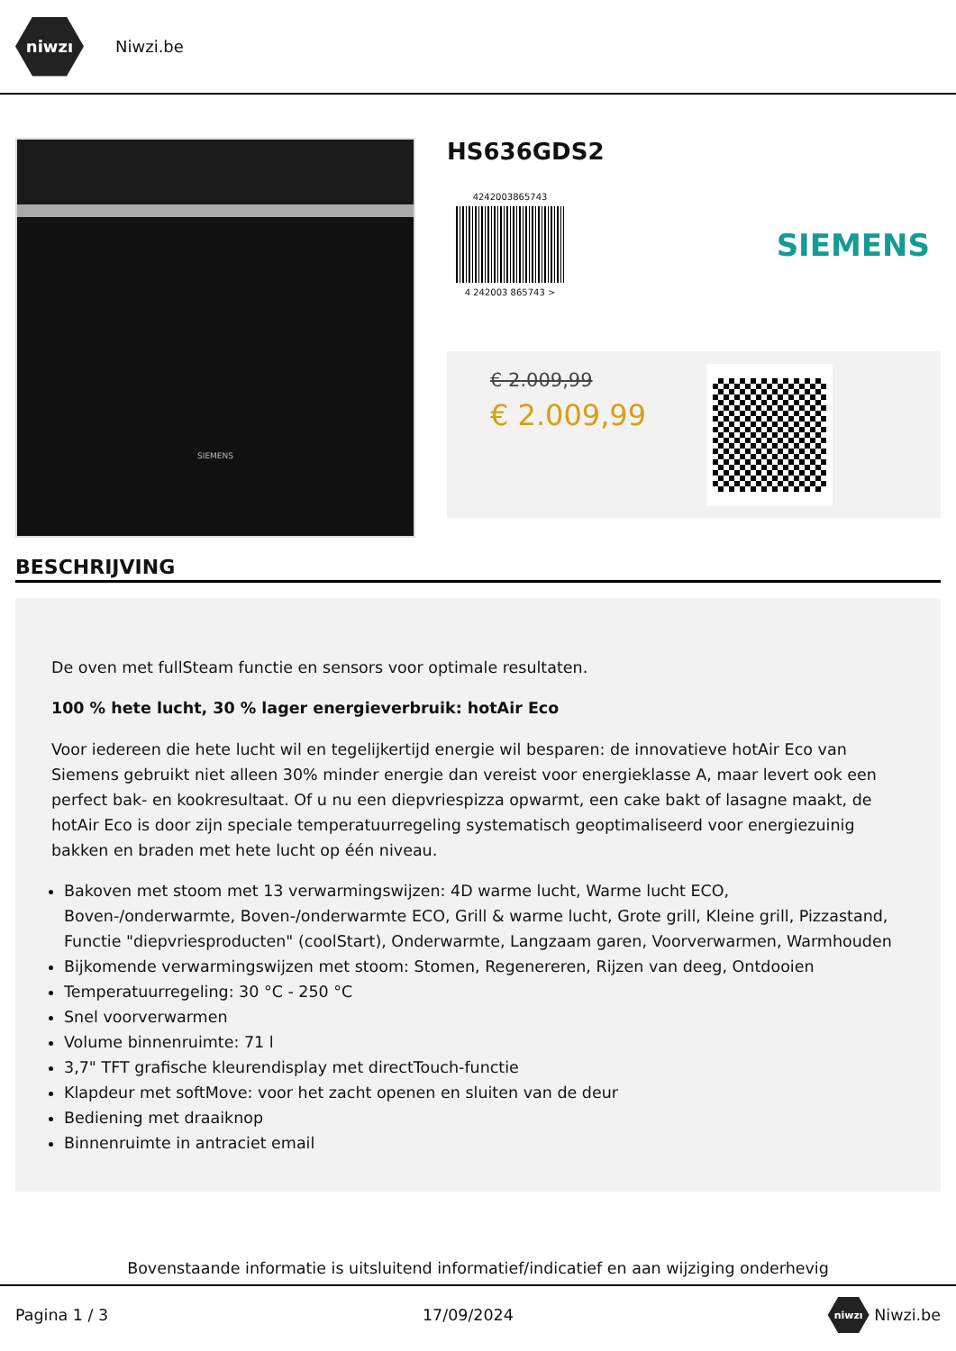niwzı
Niwzi.be
SIEMENS
HS636GDS2
4242003865743
4 242003 865743 >
SIEMENS
€ 2.009,99
€ 2.009,99
BESCHRIJVING
De oven met fullSteam functie en sensors voor optimale resultaten.
100 % hete lucht, 30 % lager energieverbruik: hotAir Eco
Voor iedereen die hete lucht wil en tegelijkertijd energie wil besparen: de innovatieve hotAir Eco van Siemens gebruikt niet alleen 30% minder energie dan vereist voor energieklasse A, maar levert ook een perfect bak- en kookresultaat. Of u nu een diepvriespizza opwarmt, een cake bakt of lasagne maakt, de hotAir Eco is door zijn speciale temperatuurregeling systematisch geoptimaliseerd voor energiezuinig bakken en braden met hete lucht op één niveau.
Bakoven met stoom met 13 verwarmingswijzen: 4D warme lucht, Warme lucht ECO, Boven-/onderwarmte, Boven-/onderwarmte ECO, Grill & warme lucht, Grote grill, Kleine grill, Pizzastand, Functie "diepvriesproducten" (coolStart), Onderwarmte, Langzaam garen, Voorverwarmen, Warmhouden
Bijkomende verwarmingswijzen met stoom: Stomen, Regenereren, Rijzen van deeg, Ontdooien
Temperatuurregeling: 30 °C - 250 °C
Snel voorverwarmen
Volume binnenruimte: 71 l
3,7" TFT grafische kleurendisplay met directTouch-functie
Klapdeur met softMove: voor het zacht openen en sluiten van de deur
Bediening met draaiknop
Binnenruimte in antraciet email
Bovenstaande informatie is uitsluitend informatief/indicatief en aan wijziging onderhevig
Pagina 1 / 3 17/09/2024 niwzı Niwzi.be